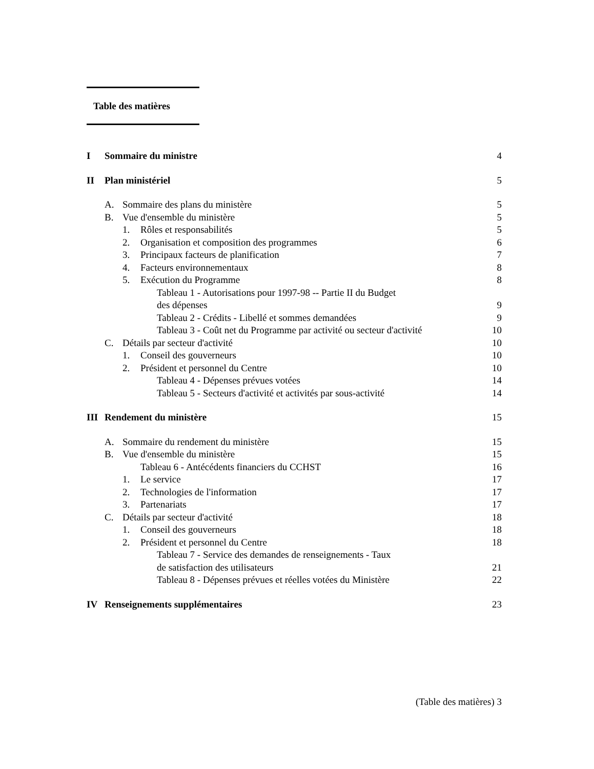Table des matières
I Sommaire du ministre 4
II Plan ministériel 5
A. Sommaire des plans du ministère 5
B. Vue d'ensemble du ministère 5
1. Rôles et responsabilités 5
2. Organisation et composition des programmes 6
3. Principaux facteurs de planification 7
4. Facteurs environnementaux 8
5. Exécution du Programme 8
Tableau 1 - Autorisations pour 1997-98 -- Partie II du Budget
des dépenses 9
Tableau 2 - Crédits - Libellé et sommes demandées 9
Tableau 3 - Coût net du Programme par activité ou secteur d'activité 10
C. Détails par secteur d'activité 10
1. Conseil des gouverneurs 10
2. Président et personnel du Centre 10
Tableau 4 - Dépenses prévues votées 14
Tableau 5 - Secteurs d'activité et activités par sous-activité 14
III Rendement du ministère 15
A. Sommaire du rendement du ministère 15
B. Vue d'ensemble du ministère 15
Tableau 6 - Antécédents financiers du CCHST 16
1. Le service 17
2. Technologies de l'information 17
3. Partenariats 17
C. Détails par secteur d'activité 18
1. Conseil des gouverneurs 18
2. Président et personnel du Centre 18
Tableau 7 - Service des demandes de renseignements - Taux
de satisfaction des utilisateurs 21
Tableau 8 - Dépenses prévues et réelles votées du Ministère 22
IV Renseignements supplémentaires 23
(Table des matières) 3